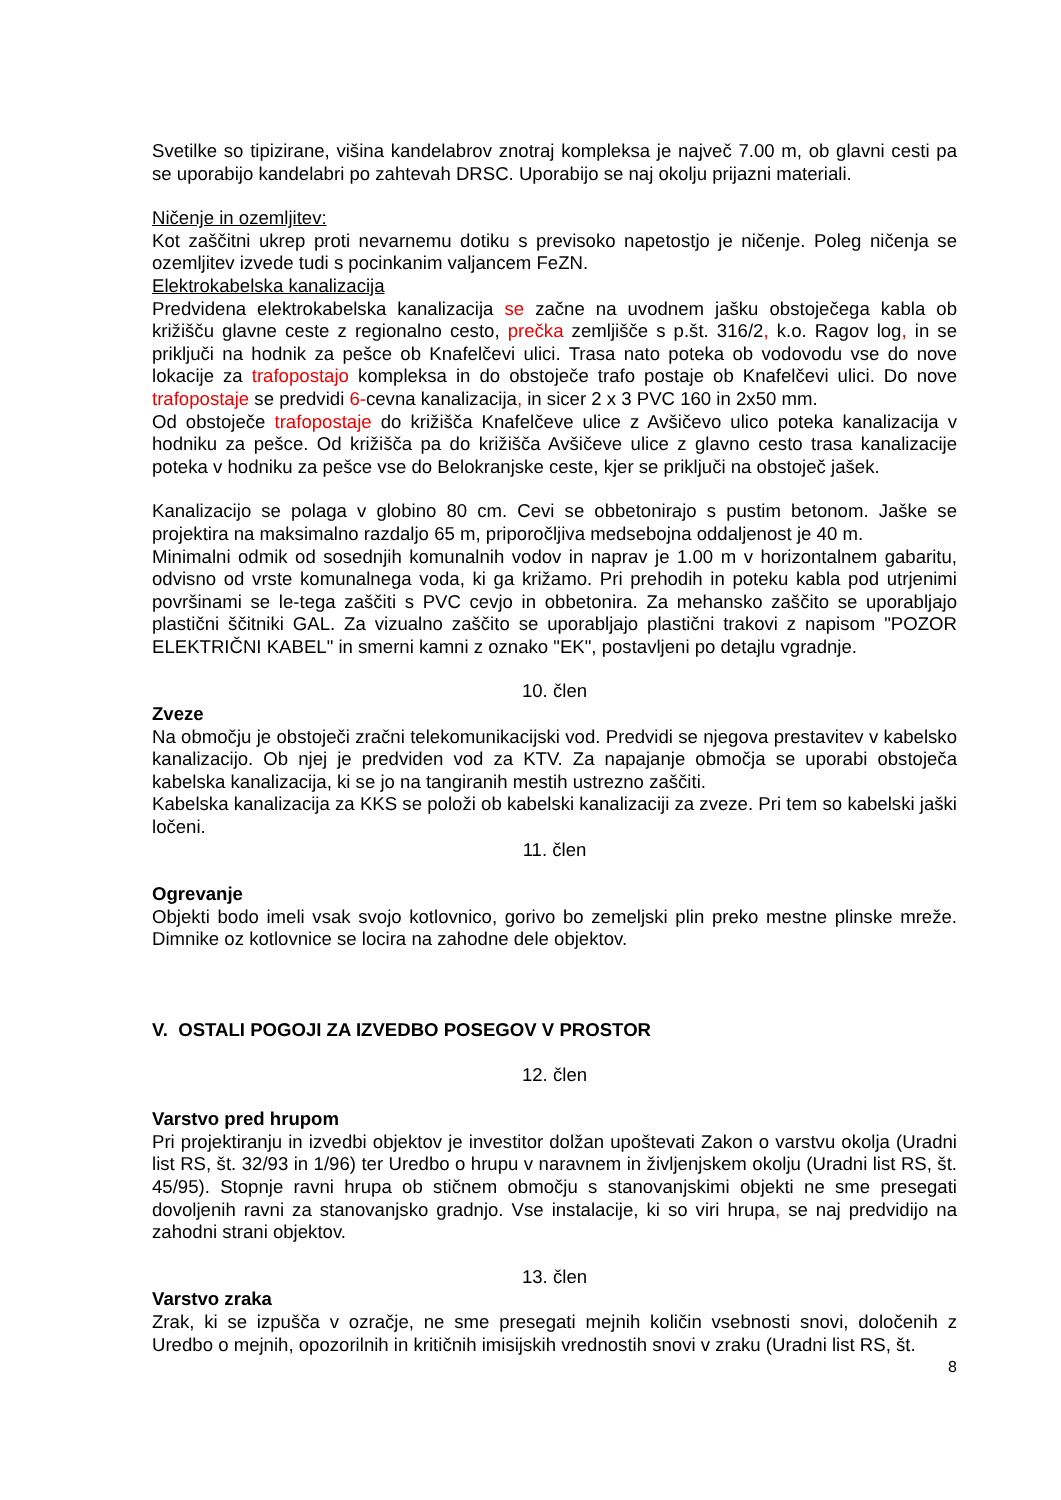Svetilke so tipizirane, višina kandelabrov znotraj kompleksa je največ 7.00 m, ob glavni cesti pa se uporabijo kandelabri po zahtevah DRSC. Uporabijo se naj okolju prijazni materiali.
Ničenje in ozemljitev:
Kot zaščitni ukrep proti nevarnemu dotiku s previsoko napetostjo je ničenje. Poleg ničenja se ozemljitev izvede tudi s pocinkanim valjancem FeZN.
Elektrokabelska kanalizacija
Predvidena elektrokabelska kanalizacija se začne na uvodnem jašku obstoječega kabla ob križišču glavne ceste z regionalno cesto, prečka zemljišče s p.št. 316/2, k.o. Ragov log, in se priključi na hodnik za pešce ob Knafelčevi ulici. Trasa nato poteka ob vodovodu vse do nove lokacije za trafopostajo kompleksa in do obstoječe trafo postaje ob Knafelčevi ulici. Do nove trafopostaje se predvidi 6-cevna kanalizacija, in sicer 2 x 3 PVC 160 in 2x50 mm.
Od obstoječe trafopostaje do križišča Knafelčeve ulice z Avšičevo ulico poteka kanalizacija v hodniku za pešce. Od križišča pa do križišča Avšičeve ulice z glavno cesto trasa kanalizacije poteka v hodniku za pešce vse do Belokranjske ceste, kjer se priključi na obstoječ jašek.
Kanalizacijo se polaga v globino 80 cm. Cevi se obbetonirajo s pustim betonom. Jaške se projektira na maksimalno razdaljo 65 m, priporočljiva medsebojna oddaljenost je 40 m.
Minimalni odmik od sosednjih komunalnih vodov in naprav je 1.00 m v horizontalnem gabaritu, odvisno od vrste komunalnega voda, ki ga križamo. Pri prehodih in poteku kabla pod utrjenimi površinami se le-tega zaščiti s PVC cevjo in obbetonira. Za mehansko zaščito se uporabljajo plastični ščitniki GAL. Za vizualno zaščito se uporabljajo plastični trakovi z napisom "POZOR ELEKTRIČNI KABEL" in smerni kamni z oznako "EK", postavljeni po detajlu vgradnje.
10. člen
Zveze
Na območju je obstoječi zračni telekomunikacijski vod. Predvidi se njegova prestavitev v kabelsko kanalizacijo. Ob njej je predviden vod za KTV. Za napajanje območja se uporabi obstoječa kabelska kanalizacija, ki se jo na tangiranih mestih ustrezno zaščiti.
Kabelska kanalizacija za KKS se položi ob kabelski kanalizaciji za zveze. Pri tem so kabelski jaški ločeni.
11. člen
Ogrevanje
Objekti bodo imeli vsak svojo kotlovnico, gorivo bo zemeljski plin preko mestne plinske mreže. Dimnike oz kotlovnice se locira na zahodne dele objektov.
V. OSTALI POGOJI ZA IZVEDBO POSEGOV V PROSTOR
12. člen
Varstvo pred hrupom
Pri projektiranju in izvedbi objektov je investitor dolžan upoštevati Zakon o varstvu okolja (Uradni list RS, št. 32/93 in 1/96) ter Uredbo o hrupu v naravnem in življenjskem okolju (Uradni list RS, št. 45/95). Stopnje ravni hrupa ob stičnem območju s stanovanjskimi objekti ne sme presegati dovoljenih ravni za stanovanjsko gradnjo. Vse instalacije, ki so viri hrupa, se naj predvidijo na zahodni strani objektov.
13. člen
Varstvo zraka
Zrak, ki se izpušča v ozračje, ne sme presegati mejnih količin vsebnosti snovi, določenih z Uredbo o mejnih, opozorilnih in kritičnih imisijskih vrednostih snovi v zraku (Uradni list RS, št.
8